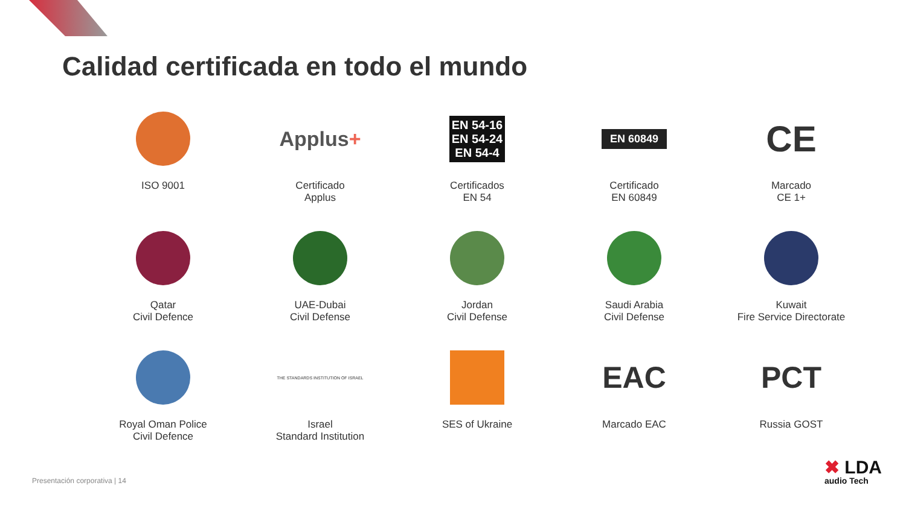Calidad certificada en todo el mundo
ISO 9001
Applus+
Certificado
Applus
EN 54-16
EN 54-24
EN 54-4
Certificados
EN 54
EN 60849
Certificado
EN 60849
CE
Marcado
CE 1+
Qatar
Civil Defence
UAE-Dubai
Civil Defense
Jordan
Civil Defense
Saudi Arabia
Civil Defense
Kuwait
Fire Service Directorate
Royal Oman Police
Civil Defence
THE STANDARDS INSTITUTION OF ISRAEL
Israel
Standard Institution
SES of Ukraine
EAC
Marcado EAC
PCT
Russia GOST
Presentación corporativa | 14 ✖ LDA
audio Tech